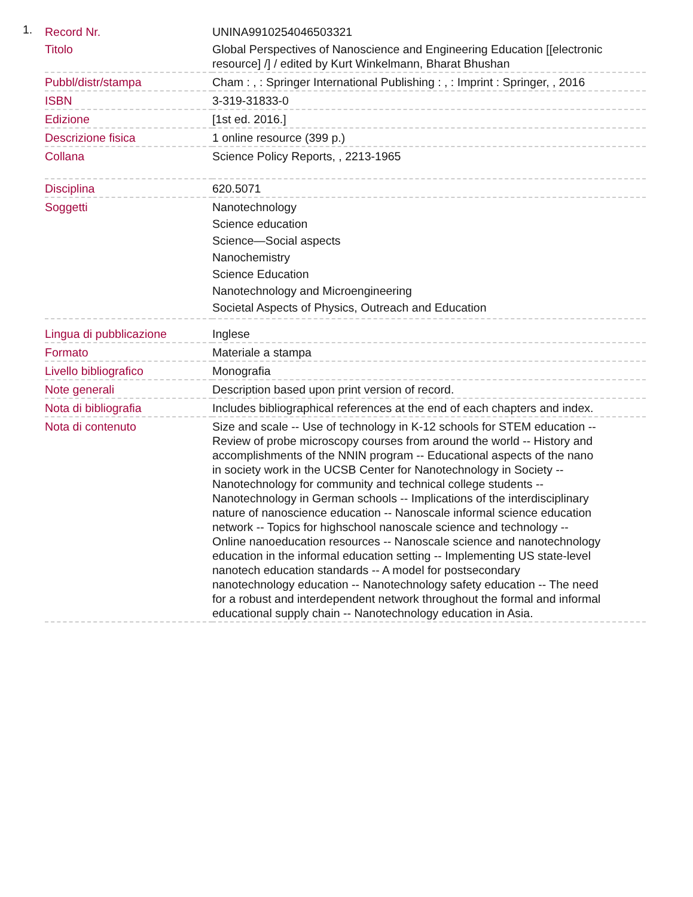1.
| Record Nr. | UNINA9910254046503321 |
| Titolo | Global Perspectives of Nanoscience and Engineering Education [[electronic resource] /] / edited by Kurt Winkelmann, Bharat Bhushan |
| Pubbl/distr/stampa | Cham : , : Springer International Publishing : , : Imprint : Springer, , 2016 |
| ISBN | 3-319-31833-0 |
| Edizione | [1st ed. 2016.] |
| Descrizione fisica | 1 online resource (399 p.) |
| Collana | Science Policy Reports, , 2213-1965 |
| Disciplina | 620.5071 |
| Soggetti | Nanotechnology Science education Science—Social aspects Nanochemistry Science Education Nanotechnology and Microengineering Societal Aspects of Physics, Outreach and Education |
| Lingua di pubblicazione | Inglese |
| Formato | Materiale a stampa |
| Livello bibliografico | Monografia |
| Note generali | Description based upon print version of record. |
| Nota di bibliografia | Includes bibliographical references at the end of each chapters and index. |
| Nota di contenuto | Size and scale -- Use of technology in K-12 schools for STEM education -- Review of probe microscopy courses from around the world -- History and accomplishments of the NNIN program -- Educational aspects of the nano in society work in the UCSB Center for Nanotechnology in Society -- Nanotechnology for community and technical college students -- Nanotechnology in German schools -- Implications of the interdisciplinary nature of nanoscience education -- Nanoscale informal science education network -- Topics for highschool nanoscale science and technology -- Online nanoeducation resources -- Nanoscale science and nanotechnology education in the informal education setting -- Implementing US state-level nanotech education standards -- A model for postsecondary nanotechnology education -- Nanotechnology safety education -- The need for a robust and interdependent network throughout the formal and informal educational supply chain -- Nanotechnology education in Asia. |